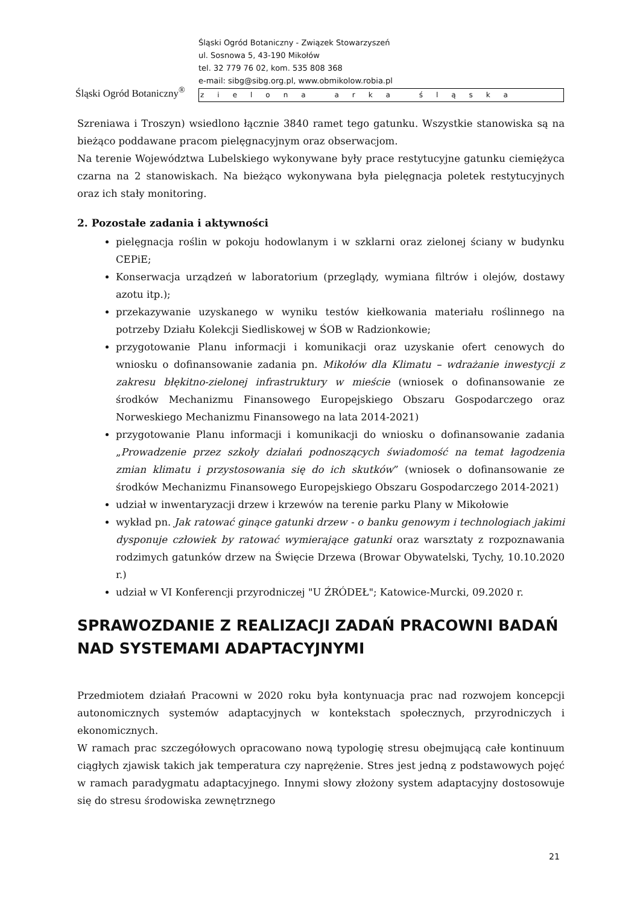Śląski Ogród Botaniczny<sup>®</sup>
Śląski Ogród Botaniczny - Związek Stowarzyszeń
ul. Sosnowa 5, 43-190 Mikołów
tel. 32 779 76 02, kom. 535 808 368
e-mail: sibg@sibg.org.pl, www.obmikolow.robia.pl
zielona arka śląska
Szreniawa i Troszyn) wsiedlono łącznie 3840 ramet tego gatunku. Wszystkie stanowiska są na bieżąco poddawane pracom pielęgnacyjnym oraz obserwacjom.
Na terenie Województwa Lubelskiego wykonywane były prace restytucyjne gatunku ciemiężyca czarna na 2 stanowiskach. Na bieżąco wykonywana była pielęgnacja poletek restytucyjnych oraz ich stały monitoring.
2. Pozostałe zadania i aktywności
pielęgnacja roślin w pokoju hodowlanym i w szklarni oraz zielonej ściany w budynku CEPiE;
Konserwacja urządzeń w laboratorium (przeglądy, wymiana filtrów i olejów, dostawy azotu itp.);
przekazywanie uzyskanego w wyniku testów kiełkowania materiału roślinnego na potrzeby Działu Kolekcji Siedliskowej w ŚOB w Radzionkowie;
przygotowanie Planu informacji i komunikacji oraz uzyskanie ofert cenowych do wniosku o dofinansowanie zadania pn. Mikołów dla Klimatu – wdrażanie inwestycji z zakresu błękitno-zielonej infrastruktury w mieście (wniosek o dofinansowanie ze środków Mechanizmu Finansowego Europejskiego Obszaru Gospodarczego oraz Norweskiego Mechanizmu Finansowego na lata 2014-2021)
przygotowanie Planu informacji i komunikacji do wniosku o dofinansowanie zadania „Prowadzenie przez szkoły działań podnoszących świadomość na temat łagodzenia zmian klimatu i przystosowania się do ich skutków” (wniosek o dofinansowanie ze środków Mechanizmu Finansowego Europejskiego Obszaru Gospodarczego 2014-2021)
udział w inwentaryzacji drzew i krzewów na terenie parku Plany w Mikołowie
wykład pn. Jak ratować ginące gatunki drzew - o banku genowym i technologiach jakimi dysponuje człowiek by ratować wymierające gatunki oraz warsztaty z rozpoznawania rodzimych gatunków drzew na Święcie Drzewa (Browar Obywatelski, Tychy, 10.10.2020 r.)
udział w VI Konferencji przyrodniczej "U ŹRÓDEŁ"; Katowice-Murcki, 09.2020 r.
SPRAWOZDANIE Z REALIZACJI ZADAŃ PRACOWNI BADAŃ NAD SYSTEMAMI ADAPTACYJNYMI
Przedmiotem działań Pracowni w 2020 roku była kontynuacja prac nad rozwojem koncepcji autonomicznych systemów adaptacyjnych w kontekstach społecznych, przyrodniczych i ekonomicznych.
W ramach prac szczegółowych opracowano nową typologię stresu obejmującą całe kontinuum ciągłych zjawisk takich jak temperatura czy naprężenie. Stres jest jedną z podstawowych pojęć w ramach paradygmatu adaptacyjnego. Innymi słowy złożony system adaptacyjny dostosowuje się do stresu środowiska zewnętrznego
21